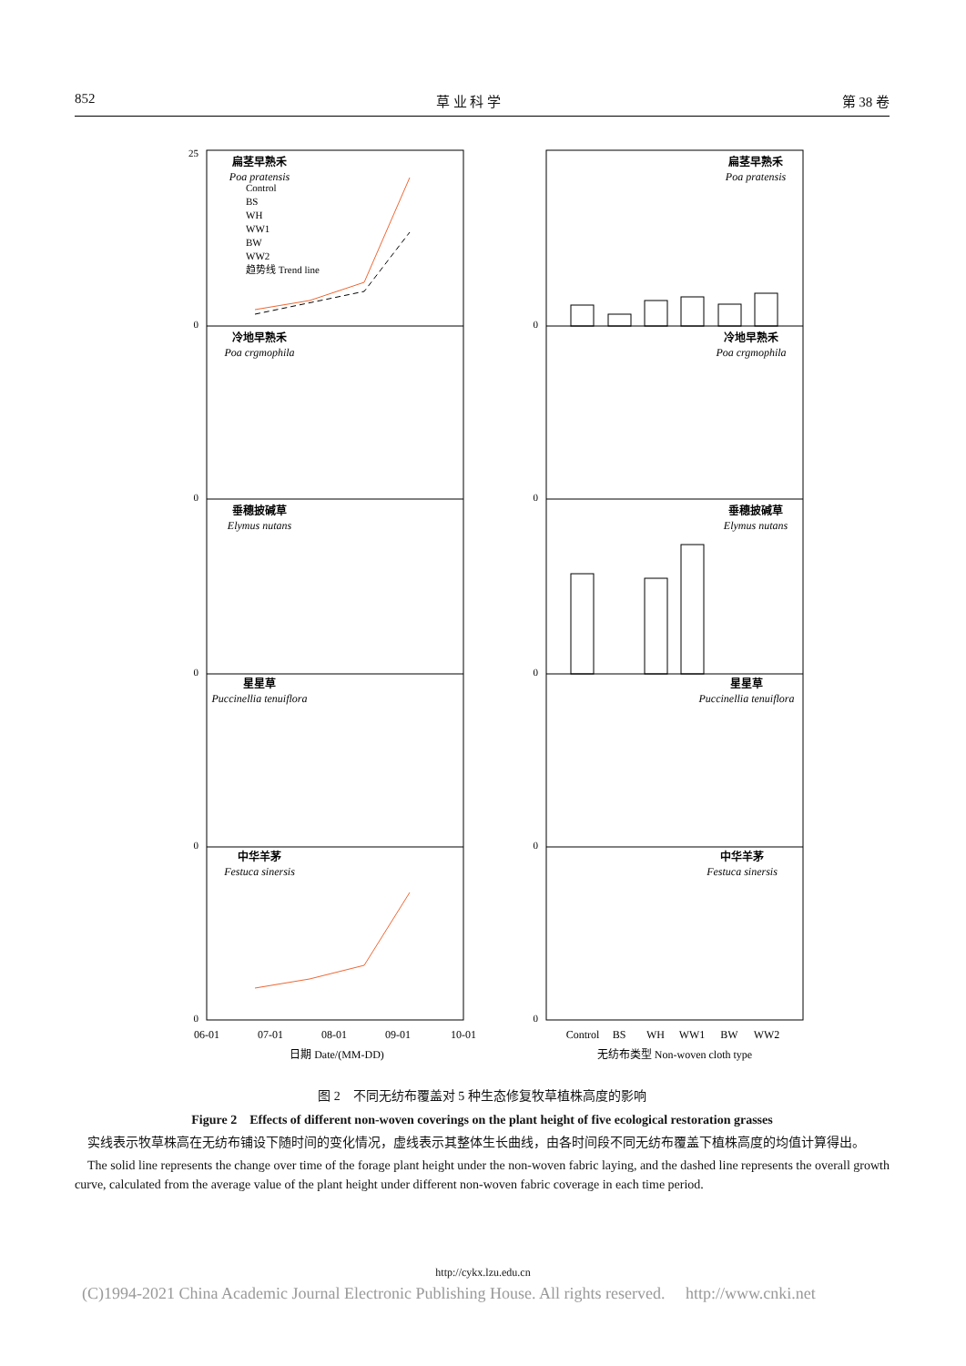852 草 业 科 学 第 38 卷
扁茎早熟禾
Poa pratensis
冷地早熟禾
Poa crgmophila
垂穗披碱草
Elymus nutans
星星草
Puccinellia tenuiflora
中华羊茅
Festuca sinersis
扁茎早熟禾
Poa pratensis
冷地早熟禾
Poa crgmophila
垂穗披碱草
Elymus nutans
星星草
Puccinellia tenuiflora
中华羊茅
Festuca sinersis
06-01
07-01
08-01
09-01
10-01
日期 Date/(MM-DD)
Control
BS
WH
WW1
BW
WW2
无纺布类型 Non-woven cloth type
Control
BS
WH
WW1
BW
WW2
趋势线 Trend line
25
0
0
0
0
0
0
0
0
0
0
图 2　不同无纺布覆盖对 5 种生态修复牧草植株高度的影响
Figure 2　Effects of different non-woven coverings on the plant height of five ecological restoration grasses
　实线表示牧草株高在无纺布铺设下随时间的变化情况，虚线表示其整体生长曲线，由各时间段不同无纺布覆盖下植株高度的均值计算得出。
　The solid line represents the change over time of the forage plant height under the non-woven fabric laying, and the dashed line represents the overall growth curve, calculated from the average value of the plant height under different non-woven fabric coverage in each time period.
http://cykx.lzu.edu.cn
(C)1994-2021 China Academic Journal Electronic Publishing House. All rights reserved.　 http://www.cnki.net